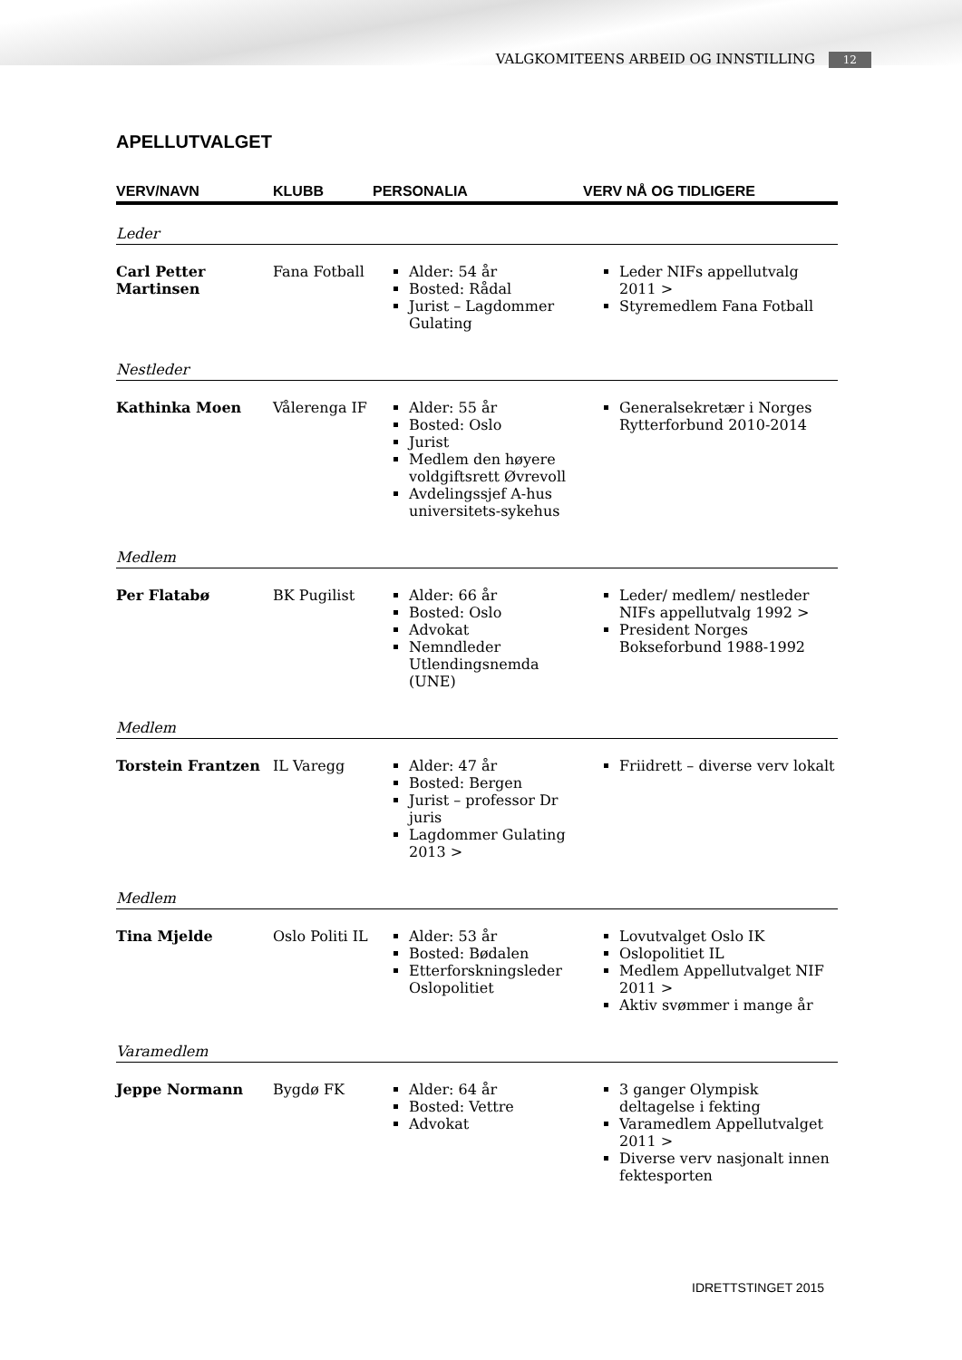VALGKOMITEENS ARBEID OG INNSTILLING 12
APELLUTVALGET
| VERV/NAVN | KLUBB | PERSONALIA | VERV NÅ OG TIDLIGERE |
| --- | --- | --- | --- |
| Leder | | | |
| Carl Petter Martinsen | Fana Fotball | Alder: 54 år Bosted: Rådal Jurist – Lagdommer Gulating | Leder NIFs appellutvalg 2011 > Styremedlem Fana Fotball |
| Nestleder | | | |
| Kathinka Moen | Vålerenga IF | Alder: 55 år Bosted: Oslo Jurist Medlem den høyere voldgiftsrett Øvrevoll Avdelingssjef A-hus universitets-sykehus | Generalsekretær i Norges Rytterforbund 2010-2014 |
| Medlem | | | |
| Per Flatabø | BK Pugilist | Alder: 66 år Bosted: Oslo Advokat Nemndleder Utlendingsnemda (UNE) | Leder/ medlem/ nestleder NIFs appellutvalg 1992 > President Norges Bokseforbund 1988-1992 |
| Medlem | | | |
| Torstein Frantzen | IL Varegg | Alder: 47 år Bosted: Bergen Jurist – professor Dr juris Lagdommer Gulating 2013 > | Friidrett – diverse verv lokalt |
| Medlem | | | |
| Tina Mjelde | Oslo Politi IL | Alder: 53 år Bosted: Bødalen Etterforskningsleder Oslopolitiet | Lovutvalget Oslo IK Oslopolitiet IL Medlem Appellutvalget NIF 2011 > Aktiv svømmer i mange år |
| Varamedlem | | | |
| Jeppe Normann | Bygdø FK | Alder: 64 år Bosted: Vettre Advokat | 3 ganger Olympisk deltagelse i fekting Varamedlem Appellutvalget 2011 > Diverse verv nasjonalt innen fektesporten |
IDRETTSTINGET 2015